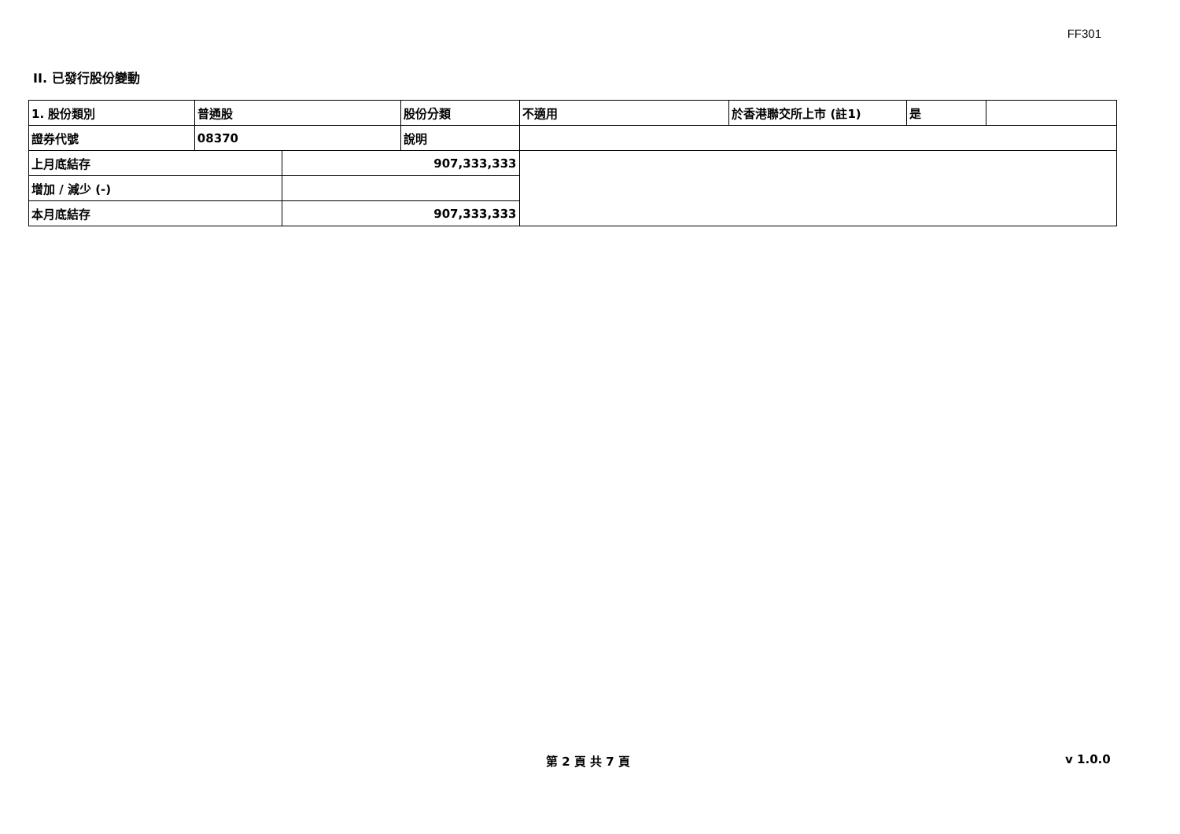FF301
II. 已發行股份變動
| 1. 股份類別 | 普通股 | | 股份分類 | 不適用 | 於香港聯交所上市 (註1) | 是 | |
| 證券代號 | 08370 | | 說明 | | | | |
| 上月底結存 | | 907,333,333 | | | | | |
| 增加 / 減少 (-) | | | | | | | |
| 本月底結存 | | 907,333,333 | | | | | |
第 2 頁 共 7 頁 v 1.0.0